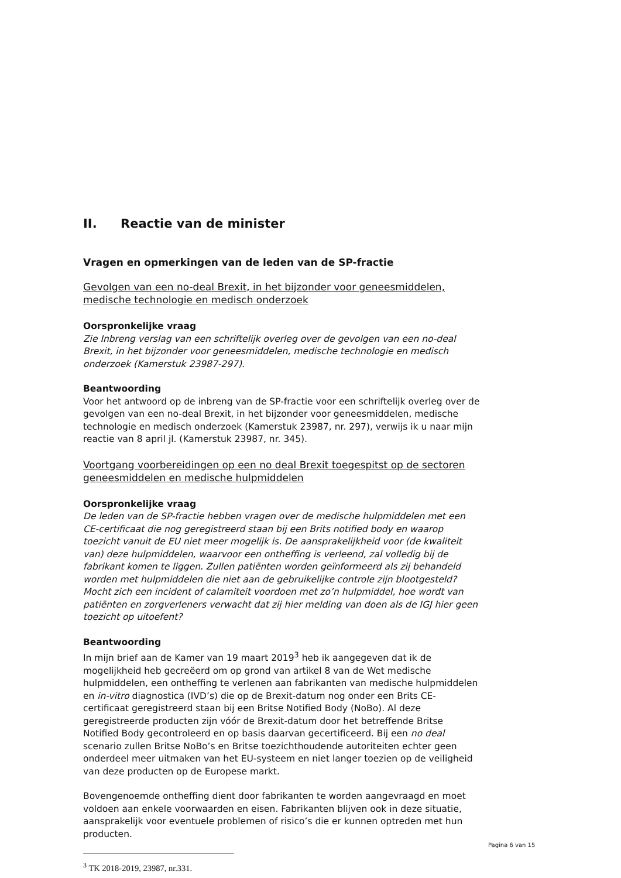II. Reactie van de minister
Vragen en opmerkingen van de leden van de SP-fractie
Gevolgen van een no-deal Brexit, in het bijzonder voor geneesmiddelen, medische technologie en medisch onderzoek
Oorspronkelijke vraag
Zie Inbreng verslag van een schriftelijk overleg over de gevolgen van een no-deal Brexit, in het bijzonder voor geneesmiddelen, medische technologie en medisch onderzoek (Kamerstuk 23987-297).
Beantwoording
Voor het antwoord op de inbreng van de SP-fractie voor een schriftelijk overleg over de gevolgen van een no-deal Brexit, in het bijzonder voor geneesmiddelen, medische technologie en medisch onderzoek (Kamerstuk 23987, nr. 297), verwijs ik u naar mijn reactie van 8 april jl. (Kamerstuk 23987, nr. 345).
Voortgang voorbereidingen op een no deal Brexit toegespitst op de sectoren geneesmiddelen en medische hulpmiddelen
Oorspronkelijke vraag
De leden van de SP-fractie hebben vragen over de medische hulpmiddelen met een CE-certificaat die nog geregistreerd staan bij een Brits notified body en waarop toezicht vanuit de EU niet meer mogelijk is. De aansprakelijkheid voor (de kwaliteit van) deze hulpmiddelen, waarvoor een ontheffing is verleend, zal volledig bij de fabrikant komen te liggen. Zullen patiënten worden geïnformeerd als zij behandeld worden met hulpmiddelen die niet aan de gebruikelijke controle zijn blootgesteld? Mocht zich een incident of calamiteit voordoen met zo’n hulpmiddel, hoe wordt van patiënten en zorgverleners verwacht dat zij hier melding van doen als de IGJ hier geen toezicht op uitoefent?
Beantwoording
In mijn brief aan de Kamer van 19 maart 2019<sup>3</sup> heb ik aangegeven dat ik de mogelijkheid heb gecreëerd om op grond van artikel 8 van de Wet medische hulpmiddelen, een ontheffing te verlenen aan fabrikanten van medische hulpmiddelen en in-vitro diagnostica (IVD’s) die op de Brexit-datum nog onder een Brits CE-certificaat geregistreerd staan bij een Britse Notified Body (NoBo). Al deze geregistreerde producten zijn vóór de Brexit-datum door het betreffende Britse Notified Body gecontroleerd en op basis daarvan gecertificeerd. Bij een no deal scenario zullen Britse NoBo’s en Britse toezichthoudende autoriteiten echter geen onderdeel meer uitmaken van het EU-systeem en niet langer toezien op de veiligheid van deze producten op de Europese markt.
Bovengenoemde ontheffing dient door fabrikanten te worden aangevraagd en moet voldoen aan enkele voorwaarden en eisen. Fabrikanten blijven ook in deze situatie, aansprakelijk voor eventuele problemen of risico’s die er kunnen optreden met hun producten.
<sup>3</sup> TK 2018-2019, 23987, nr.331.
Pagina 6 van 15